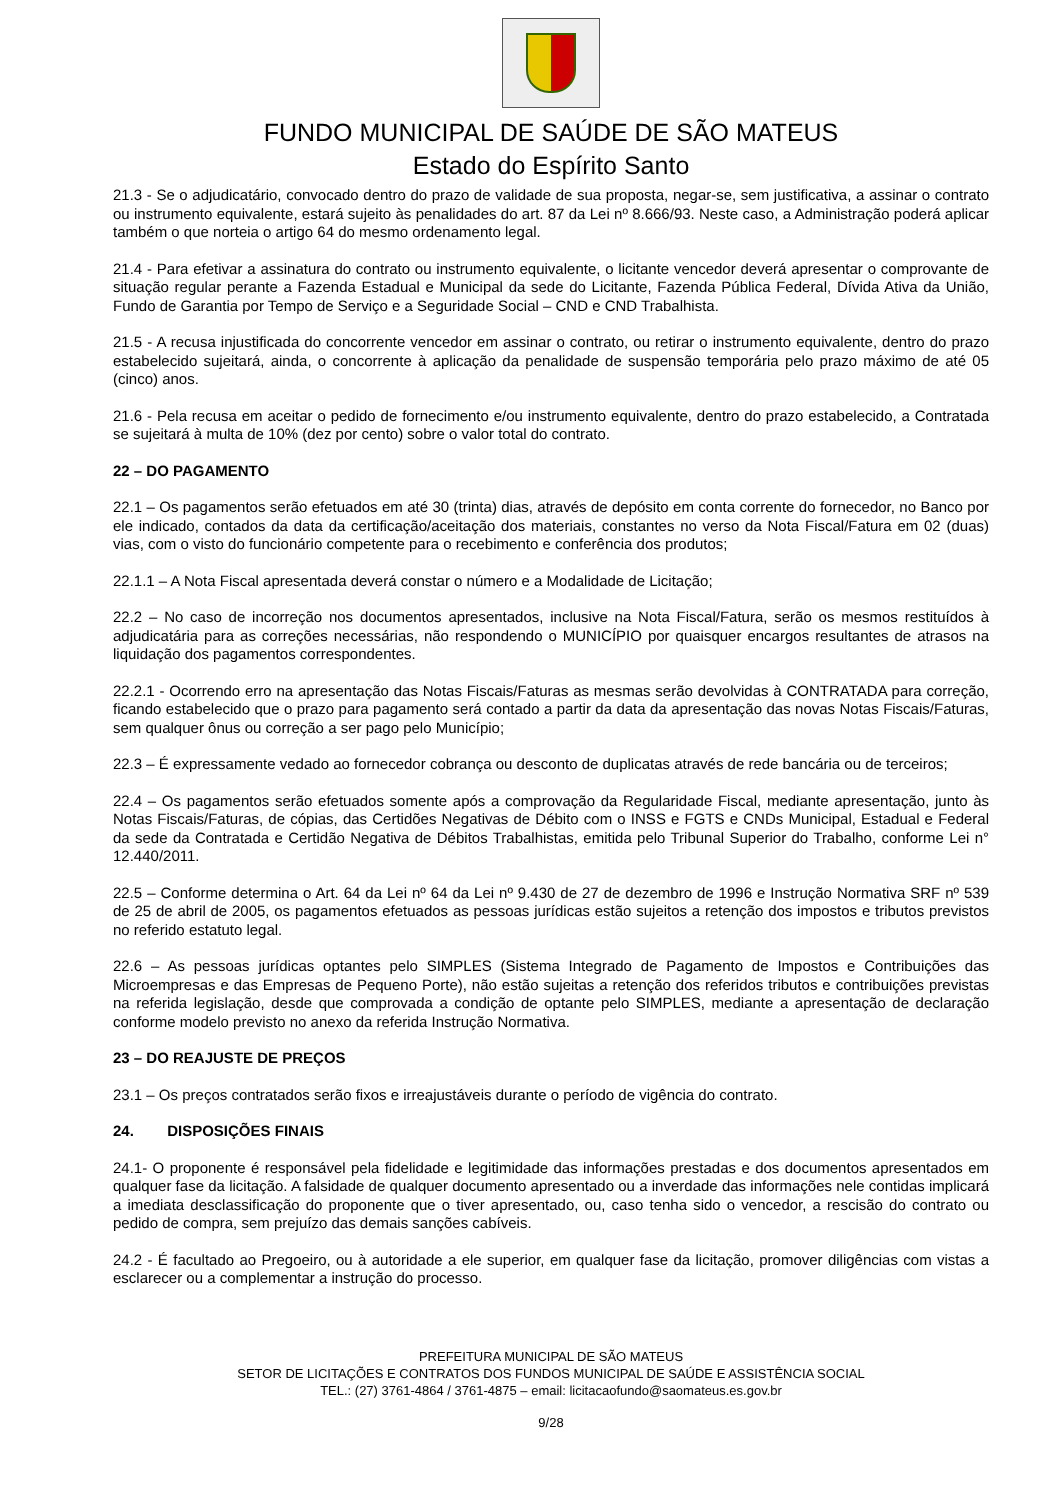FUNDO MUNICIPAL DE SAÚDE DE SÃO MATEUS
Estado do Espírito Santo
21.3 - Se o adjudicatário, convocado dentro do prazo de validade de sua proposta, negar-se, sem justificativa, a assinar o contrato ou instrumento equivalente, estará sujeito às penalidades do art. 87 da Lei nº 8.666/93. Neste caso, a Administração poderá aplicar também o que norteia o artigo 64 do mesmo ordenamento legal.
21.4 - Para efetivar a assinatura do contrato ou instrumento equivalente, o licitante vencedor deverá apresentar o comprovante de situação regular perante a Fazenda Estadual e Municipal da sede do Licitante, Fazenda Pública Federal, Dívida Ativa da União, Fundo de Garantia por Tempo de Serviço e a Seguridade Social – CND e CND Trabalhista.
21.5 - A recusa injustificada do concorrente vencedor em assinar o contrato, ou retirar o instrumento equivalente, dentro do prazo estabelecido sujeitará, ainda, o concorrente à aplicação da penalidade de suspensão temporária pelo prazo máximo de até 05 (cinco) anos.
21.6 - Pela recusa em aceitar o pedido de fornecimento e/ou instrumento equivalente, dentro do prazo estabelecido, a Contratada se sujeitará à multa de 10% (dez por cento) sobre o valor total do contrato.
22 – DO PAGAMENTO
22.1 – Os pagamentos serão efetuados em até 30 (trinta) dias, através de depósito em conta corrente do fornecedor, no Banco por ele indicado, contados da data da certificação/aceitação dos materiais, constantes no verso da Nota Fiscal/Fatura em 02 (duas) vias, com o visto do funcionário competente para o recebimento e conferência dos produtos;
22.1.1 – A Nota Fiscal apresentada deverá constar o número e a Modalidade de Licitação;
22.2 – No caso de incorreção nos documentos apresentados, inclusive na Nota Fiscal/Fatura, serão os mesmos restituídos à adjudicatária para as correções necessárias, não respondendo o MUNICÍPIO por quaisquer encargos resultantes de atrasos na liquidação dos pagamentos correspondentes.
22.2.1 - Ocorrendo erro na apresentação das Notas Fiscais/Faturas as mesmas serão devolvidas à CONTRATADA para correção, ficando estabelecido que o prazo para pagamento será contado a partir da data da apresentação das novas Notas Fiscais/Faturas, sem qualquer ônus ou correção a ser pago pelo Município;
22.3 – É expressamente vedado ao fornecedor cobrança ou desconto de duplicatas através de rede bancária ou de terceiros;
22.4 – Os pagamentos serão efetuados somente após a comprovação da Regularidade Fiscal, mediante apresentação, junto às Notas Fiscais/Faturas, de cópias, das Certidões Negativas de Débito com o INSS e FGTS e CNDs Municipal, Estadual e Federal da sede da Contratada e Certidão Negativa de Débitos Trabalhistas, emitida pelo Tribunal Superior do Trabalho, conforme Lei n° 12.440/2011.
22.5 – Conforme determina o Art. 64 da Lei nº 64 da Lei nº 9.430 de 27 de dezembro de 1996 e Instrução Normativa SRF nº 539 de 25 de abril de 2005, os pagamentos efetuados as pessoas jurídicas estão sujeitos a retenção dos impostos e tributos previstos no referido estatuto legal.
22.6 – As pessoas jurídicas optantes pelo SIMPLES (Sistema Integrado de Pagamento de Impostos e Contribuições das Microempresas e das Empresas de Pequeno Porte), não estão sujeitas a retenção dos referidos tributos e contribuições previstas na referida legislação, desde que comprovada a condição de optante pelo SIMPLES, mediante a apresentação de declaração conforme modelo previsto no anexo da referida Instrução Normativa.
23 – DO REAJUSTE DE PREÇOS
23.1 – Os preços contratados serão fixos e irreajustáveis durante o período de vigência do contrato.
24. DISPOSIÇÕES FINAIS
24.1- O proponente é responsável pela fidelidade e legitimidade das informações prestadas e dos documentos apresentados em qualquer fase da licitação. A falsidade de qualquer documento apresentado ou a inverdade das informações nele contidas implicará a imediata desclassificação do proponente que o tiver apresentado, ou, caso tenha sido o vencedor, a rescisão do contrato ou pedido de compra, sem prejuízo das demais sanções cabíveis.
24.2 - É facultado ao Pregoeiro, ou à autoridade a ele superior, em qualquer fase da licitação, promover diligências com vistas a esclarecer ou a complementar a instrução do processo.
PREFEITURA MUNICIPAL DE SÃO MATEUS
SETOR DE LICITAÇÕES E CONTRATOS DOS FUNDOS MUNICIPAL DE SAÚDE E ASSISTÊNCIA SOCIAL
TEL.: (27) 3761-4864 / 3761-4875 – email: licitacaofundo@saomateus.es.gov.br
9/28